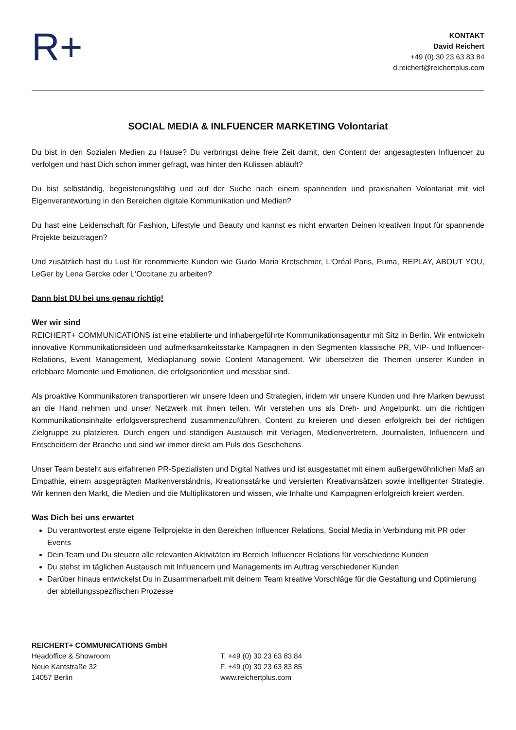R+
KONTAKT
David Reichert
+49 (0) 30 23 63 83 84
d.reichert@reichertplus.com
SOCIAL MEDIA & INLFUENCER MARKETING Volontariat
Du bist in den Sozialen Medien zu Hause? Du verbringst deine freie Zeit damit, den Content der angesagtesten Influencer zu verfolgen und hast Dich schon immer gefragt, was hinter den Kulissen abläuft?
Du bist selbständig, begeisterungsfähig und auf der Suche nach einem spannenden und praxisnahen Volontariat mit viel Eigenverantwortung in den Bereichen digitale Kommunikation und Medien?
Du hast eine Leidenschaft für Fashion, Lifestyle und Beauty und kannst es nicht erwarten Deinen kreativen Input für spannende Projekte beizutragen?
Und zusätzlich hast du Lust für renommierte Kunden wie Guido Maria Kretschmer, L‘Oréal Paris, Puma, REPLAY, ABOUT YOU, LeGer by Lena Gercke oder L‘Occitane zu arbeiten?
Dann bist DU bei uns genau richtig!
Wer wir sind
REICHERT+ COMMUNICATIONS ist eine etablierte und inhabergeführte Kommunikationsagentur mit Sitz in Berlin. Wir entwickeln innovative Kommunikationsideen und aufmerksamkeitsstarke Kampagnen in den Segmenten klassische PR, VIP- und Influencer-Relations, Event Management, Mediaplanung sowie Content Management. Wir übersetzen die Themen unserer Kunden in erlebbare Momente und Emotionen, die erfolgsorientiert und messbar sind.
Als proaktive Kommunikatoren transportieren wir unsere Ideen und Strategien, indem wir unsere Kunden und ihre Marken bewusst an die Hand nehmen und unser Netzwerk mit ihnen teilen. Wir verstehen uns als Dreh- und Angelpunkt, um die richtigen Kommunikationsinhalte erfolgsversprechend zusammenzuführen, Content zu kreieren und diesen erfolgreich bei der richtigen Zielgruppe zu platzieren. Durch engen und ständigen Austausch mit Verlagen, Medienvertretern, Journalisten, Influencern und Entscheidern der Branche und sind wir immer direkt am Puls des Geschehens.
Unser Team besteht aus erfahrenen PR-Spezialisten und Digital Natives und ist ausgestattet mit einem außergewöhnlichen Maß an Empathie, einem ausgeprägten Markenverständnis, Kreationsstärke und versierten Kreativansätzen sowie intelligenter Strategie. Wir kennen den Markt, die Medien und die Multiplikatoren und wissen, wie Inhalte und Kampagnen erfolgreich kreiert werden.
Was Dich bei uns erwartet
Du verantwortest erste eigene Teilprojekte in den Bereichen Influencer Relations, Social Media in Verbindung mit PR oder Events
Dein Team und Du steuern alle relevanten Aktivitäten im Bereich Influencer Relations für verschiedene Kunden
Du stehst im täglichen Austausch mit Influencern und Managements im Auftrag verschiedener Kunden
Darüber hinaus entwickelst Du in Zusammenarbeit mit deinem Team kreative Vorschläge für die Gestaltung und Optimierung der abteilungsspezifischen Prozesse
REICHERT+ COMMUNICATIONS GmbH
Headoffice & Showroom
Neue Kantstraße 32
14057 Berlin
T. +49 (0) 30 23 63 83 84
F. +49 (0) 30 23 63 83 85
www.reichertplus.com